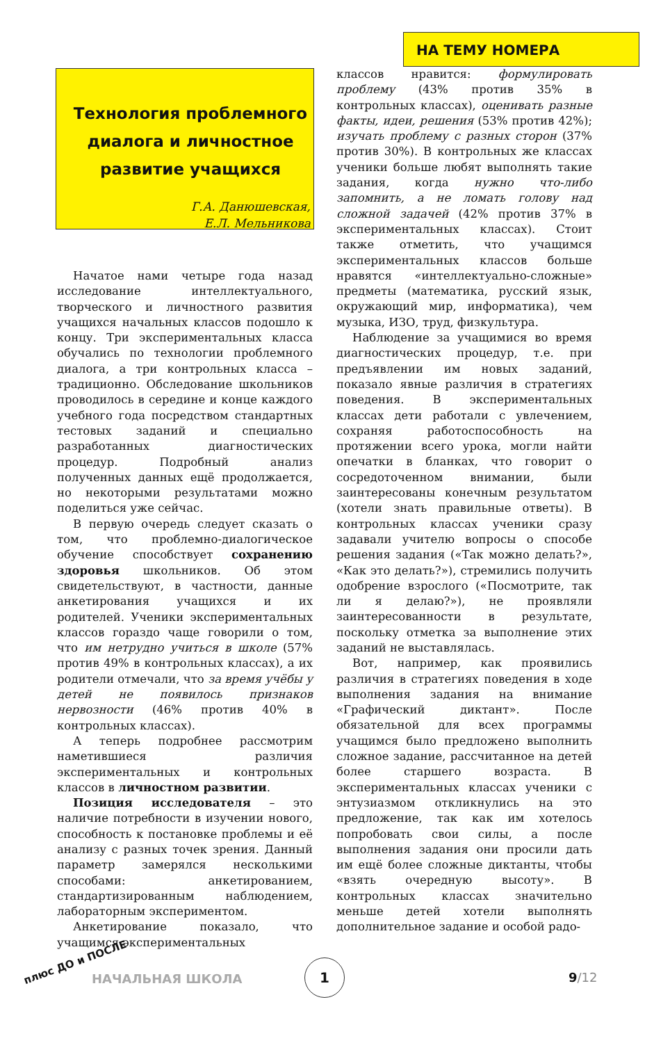НА ТЕМУ НОМЕРА
Технология проблемного диалога и личностное развитие учащихся
Г.А. Данюшевская,
Е.Л. Мельникова
Начатое нами четыре года назад исследование интеллектуального, творческого и личностного развития учащихся начальных классов подошло к концу. Три экспериментальных класса обучались по технологии проблемного диалога, а три контрольных класса – традиционно. Обследование школьников проводилось в середине и конце каждого учебного года посредством стандартных тестовых заданий и специально разработанных диагностических процедур. Подробный анализ полученных данных ещё продолжается, но некоторыми результатами можно поделиться уже сейчас.
В первую очередь следует сказать о том, что проблемно-диалогическое обучение способствует сохранению здоровья школьников. Об этом свидетельствуют, в частности, данные анкетирования учащихся и их родителей. Ученики экспериментальных классов гораздо чаще говорили о том, что им нетрудно учиться в школе (57% против 49% в контрольных классах), а их родители отмечали, что за время учёбы у детей не появилось признаков нервозности (46% против 40% в контрольных классах).
А теперь подробнее рассмотрим наметившиеся различия экспериментальных и контрольных классов в личностном развитии.
Позиция исследователя – это наличие потребности в изучении нового, способность к постановке проблемы и её анализу с разных точек зрения. Данный параметр замерялся несколькими способами: анкетированием, стандартизированным наблюдением, лабораторным экспериментом.
Анкетирование показало, что учащимся экспериментальных
классов нравится: формулировать проблему (43% против 35% в контрольных классах), оценивать разные факты, идеи, решения (53% против 42%); изучать проблему с разных сторон (37% против 30%). В контрольных же классах ученики больше любят выполнять такие задания, когда нужно что-либо запомнить, а не ломать голову над сложной задачей (42% против 37% в экспериментальных классах). Стоит также отметить, что учащимся экспериментальных классов больше нравятся «интеллектуально-сложные» предметы (математика, русский язык, окружающий мир, информатика), чем музыка, ИЗО, труд, физкультура.
Наблюдение за учащимися во время диагностических процедур, т.е. при предъявлении им новых заданий, показало явные различия в стратегиях поведения. В экспериментальных классах дети работали с увлечением, сохраняя работоспособность на протяжении всего урока, могли найти опечатки в бланках, что говорит о сосредоточенном внимании, были заинтересованы конечным результатом (хотели знать правильные ответы). В контрольных классах ученики сразу задавали учителю вопросы о способе решения задания («Так можно делать?», «Как это делать?»), стремились получить одобрение взрослого («Посмотрите, так ли я делаю?»), не проявляли заинтересованности в результате, поскольку отметка за выполнение этих заданий не выставлялась.
Вот, например, как проявились различия в стратегиях поведения в ходе выполнения задания на внимание «Графический диктант». После обязательной для всех программы учащимся было предложено выполнить сложное задание, рассчитанное на детей более старшего возраста. В экспериментальных классах ученики с энтузиазмом откликнулись на это предложение, так как им хотелось попробовать свои силы, а после выполнения задания они просили дать им ещё более сложные диктанты, чтобы «взять очередную высоту». В контрольных классах значительно меньше детей хотели выполнять дополнительное задание и особой радо-
плюс ДО и ПОСЛЕ
НАЧАЛЬНАЯ ШКОЛА
1
9/12